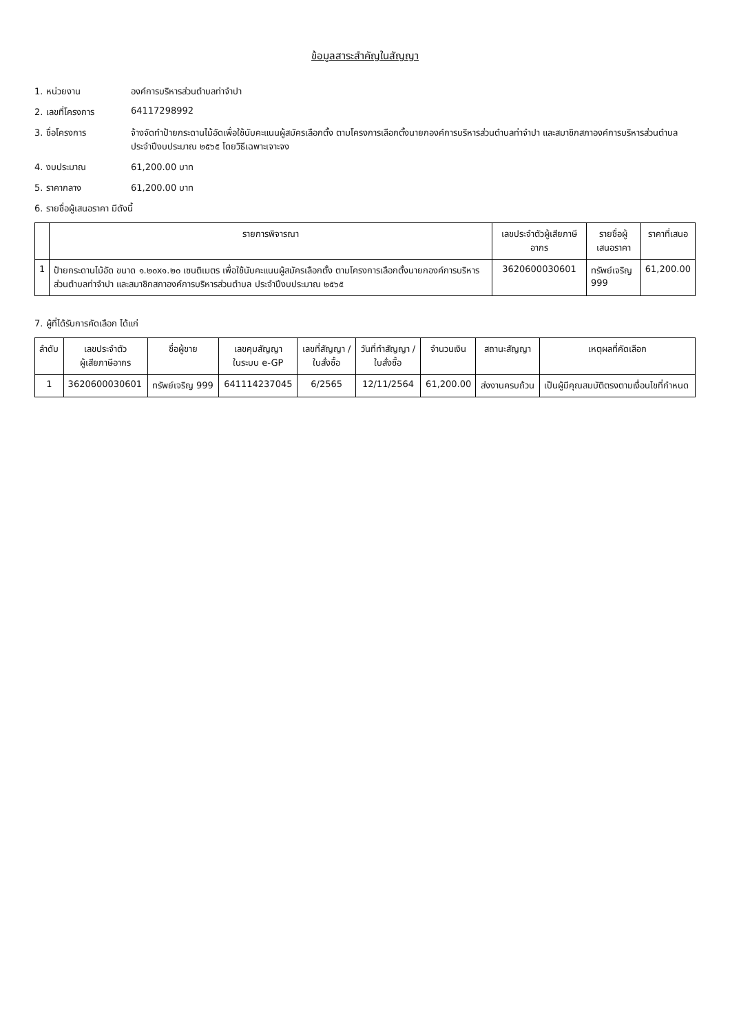ข้อมูลสาระสำคัญในสัญญา
1. หน่วยงาน องค์การบริหารส่วนตำบลท่าจำปา
2. เลขที่โครงการ 64117298992
3. ชื่อโครงการ จ้างจัดทำป้ายกระดานไม้อัดเพื่อใช้นับคะแนนผู้สมัครเลือกตั้ง ตามโครงการเลือกตั้งนายกองค์การบริหารส่วนตำบลท่าจำปา และสมาชิกสภาองค์การบริหารส่วนตำบล
ประจำปีงบประมาณ ๒๕๖๕ โดยวิธีเฉพาะเจาะจง
4. งบประมาณ 61,200.00 บาท
5. ราคากลาง 61,200.00 บาท
6. รายชื่อผู้เสนอราคา มีดังนี้
| | รายการพิจารณา | เลขประจำตัวผู้เสียภาษีอากร | รายชื่อผู้เสนอราคา | ราคาที่เสนอ |
| --- | --- | --- | --- | --- |
| 1 | ป้ายกระดานไม้อัด ขนาด ๑.๒๐x๑.๒๐ เซนติเมตร เพื่อใช้นับคะแนนผู้สมัครเลือกตั้ง ตามโครงการเลือกตั้งนายกองค์การบริหารส่วนตำบลท่าจำปา และสมาชิกสภาองค์การบริหารส่วนตำบล ประจำปีงบประมาณ ๒๕๖๕ | 3620600030601 | ทรัพย์เจริญ 999 | 61,200.00 |
7. ผู้ที่ได้รับการคัดเลือก ได้แก่
| ลำดับ | เลขประจำตัว ผู้เสียภาษีอากร | ชื่อผู้ขาย | เลขคุมสัญญา ในระบบ e-GP | เลขที่สัญญา / ใบสั่งซื้อ | วันที่ทำสัญญา / ใบสั่งซื้อ | จำนวนเงิน | สถานะสัญญา | เหตุผลที่คัดเลือก |
| --- | --- | --- | --- | --- | --- | --- | --- | --- |
| 1 | 3620600030601 | ทรัพย์เจริญ 999 | 641114237045 | 6/2565 | 12/11/2564 | 61,200.00 | ส่งงานครบถ้วน | เป็นผู้มีคุณสมบัติตรงตามเงื่อนไขที่กำหนด |